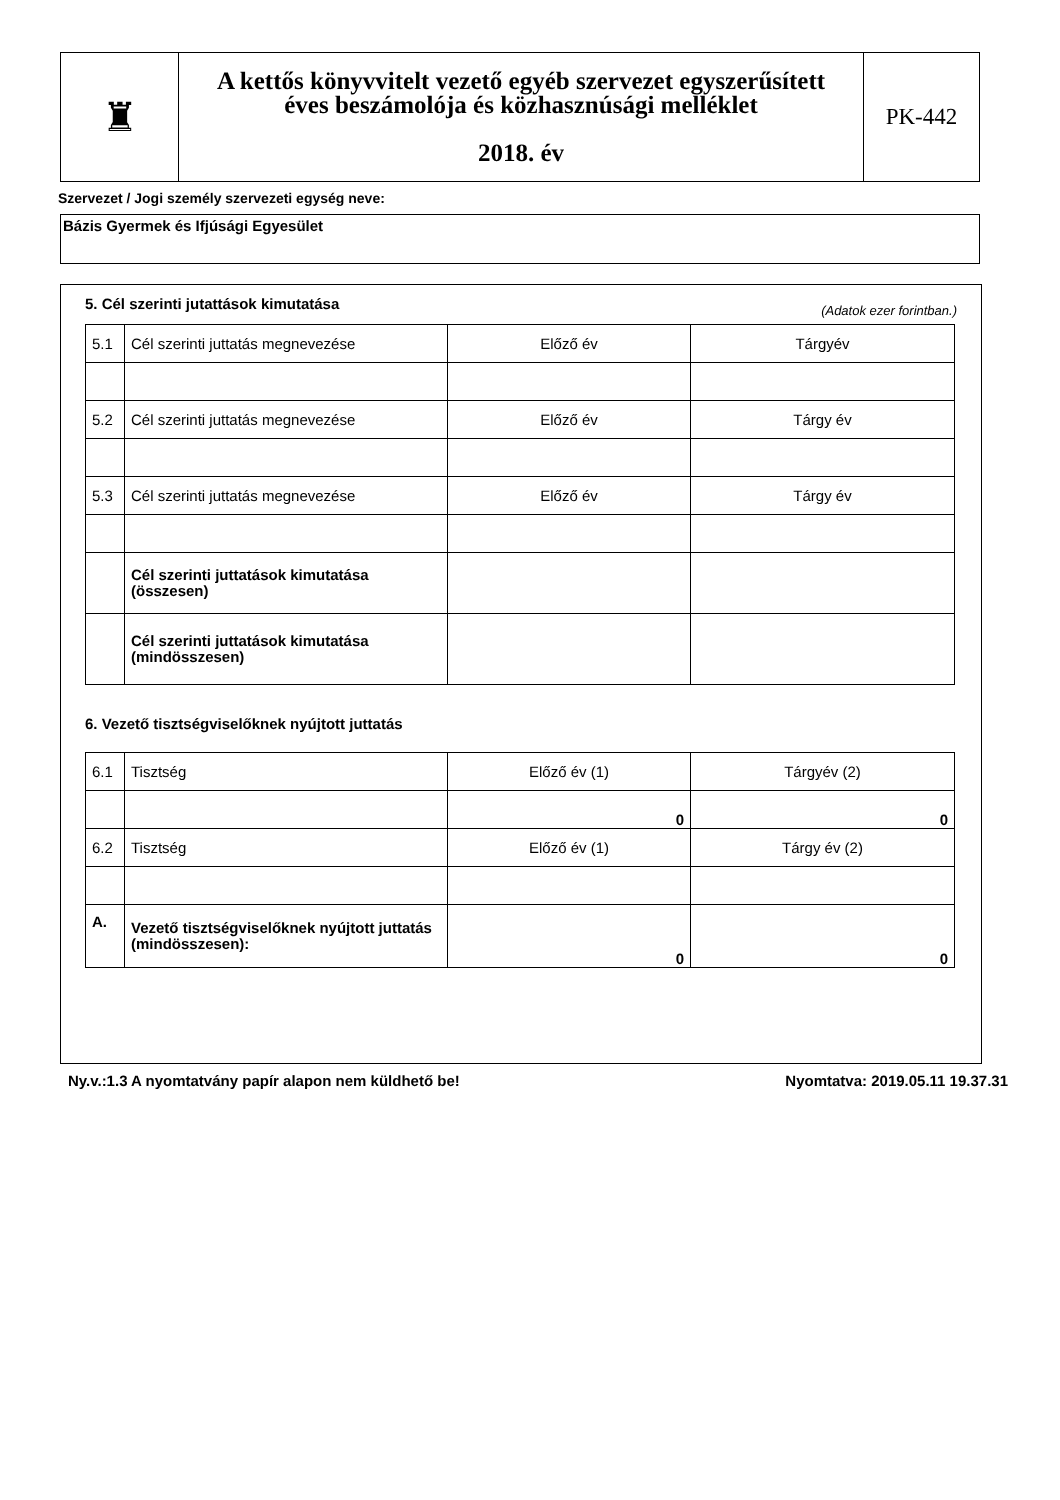| ♜ | A kettős könyvvitelt vezető egyéb szervezet egyszerűsített éves beszámolója és közhasznúsági melléklet 2018. év | PK-442 |
Szervezet / Jogi személy szervezeti egység neve:
Bázis Gyermek és Ifjúsági Egyesület
5. Cél szerinti jutattások kimutatása (Adatok ezer forintban.)
| 5.1 | Cél szerinti juttatás megnevezése | Előző év | Tárgyév |
| 5.2 | Cél szerinti juttatás megnevezése | Előző év | Tárgy év |
| 5.3 | Cél szerinti juttatás megnevezése | Előző év | Tárgy év |
| | Cél szerinti juttatások kimutatása (összesen) | | |
| | Cél szerinti juttatások kimutatása (mindösszesen) | | |
6. Vezető tisztségviselőknek nyújtott juttatás
| 6.1 | Tisztség | Előző év (1) | Tárgyév (2) |
| | | 0 | 0 |
| 6.2 | Tisztség | Előző év (1) | Tárgy év (2) |
| A. | Vezető tisztségviselőknek nyújtott juttatás (mindösszesen): | 0 | 0 |
Ny.v.:1.3 A nyomtatvány papír alapon nem küldhető be! Nyomtatva: 2019.05.11 19.37.31